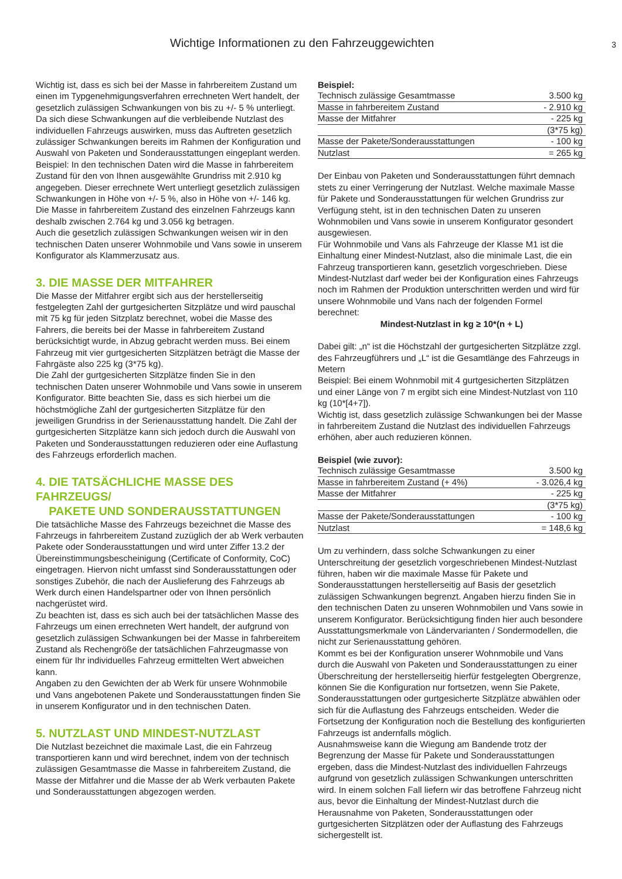Wichtige Informationen zu den Fahrzeuggewichten 3
Wichtig ist, dass es sich bei der Masse in fahrbereitem Zustand um einen im Typgenehmigungsverfahren errechneten Wert handelt, der gesetzlich zulässigen Schwankungen von bis zu +/- 5 % unterliegt.
Da sich diese Schwankungen auf die verbleibende Nutzlast des individuellen Fahrzeugs auswirken, muss das Auftreten gesetzlich zulässiger Schwankungen bereits im Rahmen der Konfiguration und Auswahl von Paketen und Sonderausstattungen eingeplant werden.
Beispiel: In den technischen Daten wird die Masse in fahrbereitem Zustand für den von Ihnen ausgewählte Grundriss mit 2.910 kg angegeben. Dieser errechnete Wert unterliegt gesetzlich zulässigen Schwankungen in Höhe von +/- 5 %, also in Höhe von +/- 146 kg. Die Masse in fahrbereitem Zustand des einzelnen Fahrzeugs kann deshalb zwischen 2.764 kg und 3.056 kg betragen.
Auch die gesetzlich zulässigen Schwankungen weisen wir in den technischen Daten unserer Wohnmobile und Vans sowie in unserem Konfigurator als Klammerzusatz aus.
3. DIE MASSE DER MITFAHRER
Die Masse der Mitfahrer ergibt sich aus der herstellerseitig festgelegten Zahl der gurtgesicherten Sitzplätze und wird pauschal mit 75 kg für jeden Sitzplatz berechnet, wobei die Masse des Fahrers, die bereits bei der Masse in fahrbereitem Zustand berücksichtigt wurde, in Abzug gebracht werden muss. Bei einem Fahrzeug mit vier gurtgesicherten Sitzplätzen beträgt die Masse der Fahrgäste also 225 kg (3*75 kg).
Die Zahl der gurtgesicherten Sitzplätze finden Sie in den technischen Daten unserer Wohnmobile und Vans sowie in unserem Konfigurator. Bitte beachten Sie, dass es sich hierbei um die höchstmögliche Zahl der gurtgesicherten Sitzplätze für den jeweiligen Grundriss in der Serienausstattung handelt. Die Zahl der gurtgesicherten Sitzplätze kann sich jedoch durch die Auswahl von Paketen und Sonderausstattungen reduzieren oder eine Auflastung des Fahrzeugs erforderlich machen.
4. DIE TATSÄCHLICHE MASSE DES FAHRZEUGS/
PAKETE UND SONDERAUSSTATTUNGEN
Die tatsächliche Masse des Fahrzeugs bezeichnet die Masse des Fahrzeugs in fahrbereitem Zustand zuzüglich der ab Werk verbauten Pakete oder Sonderausstattungen und wird unter Ziffer 13.2 der Übereinstimmungsbescheinigung (Certificate of Conformity, CoC) eingetragen. Hiervon nicht umfasst sind Sonderausstattungen oder sonstiges Zubehör, die nach der Auslieferung des Fahrzeugs ab Werk durch einen Handelspartner oder von Ihnen persönlich nachgerüstet wird.
Zu beachten ist, dass es sich auch bei der tatsächlichen Masse des Fahrzeugs um einen errechneten Wert handelt, der aufgrund von gesetzlich zulässigen Schwankungen bei der Masse in fahrbereitem Zustand als Rechengröße der tatsächlichen Fahrzeugmasse von einem für Ihr individuelles Fahrzeug ermittelten Wert abweichen kann.
Angaben zu den Gewichten der ab Werk für unsere Wohnmobile und Vans angebotenen Pakete und Sonderausstattungen finden Sie in unserem Konfigurator und in den technischen Daten.
5. NUTZLAST UND MINDEST-NUTZLAST
Die Nutzlast bezeichnet die maximale Last, die ein Fahrzeug transportieren kann und wird berechnet, indem von der technisch zulässigen Gesamtmasse die Masse in fahrbereitem Zustand, die Masse der Mitfahrer und die Masse der ab Werk verbauten Pakete und Sonderausstattungen abgezogen werden.
Beispiel:
| Technisch zulässige Gesamtmasse | 3.500 kg |
| Masse in fahrbereitem Zustand | - 2.910 kg |
| Masse der Mitfahrer | - 225 kg |
| | (3*75 kg) |
| Masse der Pakete/Sonderausstattungen | - 100 kg |
| Nutzlast | = 265 kg |
Der Einbau von Paketen und Sonderausstattungen führt demnach stets zu einer Verringerung der Nutzlast. Welche maximale Masse für Pakete und Sonderausstattungen für welchen Grundriss zur Verfügung steht, ist in den technischen Daten zu unseren Wohnmobilen und Vans sowie in unserem Konfigurator gesondert ausgewiesen.
Für Wohnmobile und Vans als Fahrzeuge der Klasse M1 ist die Einhaltung einer Mindest-Nutzlast, also die minimale Last, die ein Fahrzeug transportieren kann, gesetzlich vorgeschrieben. Diese Mindest-Nutzlast darf weder bei der Konfiguration eines Fahrzeugs noch im Rahmen der Produktion unterschritten werden und wird für unsere Wohnmobile und Vans nach der folgenden Formel berechnet:
Mindest-Nutzlast in kg ≥ 10*(n + L)
Dabei gilt: „n“ ist die Höchstzahl der gurtgesicherten Sitzplätze zzgl. des Fahrzeugführers und „L“ ist die Gesamtlänge des Fahrzeugs in Metern
Beispiel: Bei einem Wohnmobil mit 4 gurtgesicherten Sitzplätzen und einer Länge von 7 m ergibt sich eine Mindest-Nutzlast von 110 kg (10*[4+7]).
Wichtig ist, dass gesetzlich zulässige Schwankungen bei der Masse in fahrbereitem Zustand die Nutzlast des individuellen Fahrzeugs erhöhen, aber auch reduzieren können.
Beispiel (wie zuvor):
| Technisch zulässige Gesamtmasse | 3.500 kg |
| Masse in fahrbereitem Zustand (+ 4%) | - 3.026,4 kg |
| Masse der Mitfahrer | - 225 kg |
| | (3*75 kg) |
| Masse der Pakete/Sonderausstattungen | - 100 kg |
| Nutzlast | = 148,6 kg |
Um zu verhindern, dass solche Schwankungen zu einer Unterschreitung der gesetzlich vorgeschriebenen Mindest-Nutzlast führen, haben wir die maximale Masse für Pakete und Sonderausstattungen herstellerseitig auf Basis der gesetzlich zulässigen Schwankungen begrenzt. Angaben hierzu finden Sie in den technischen Daten zu unseren Wohnmobilen und Vans sowie in unserem Konfigurator. Berücksichtigung finden hier auch besondere Ausstattungsmerkmale von Ländervarianten / Sondermodellen, die nicht zur Serienausstattung gehören.
Kommt es bei der Konfiguration unserer Wohnmobile und Vans durch die Auswahl von Paketen und Sonderausstattungen zu einer Überschreitung der herstellerseitig hierfür festgelegten Obergrenze, können Sie die Konfiguration nur fortsetzen, wenn Sie Pakete, Sonderausstattungen oder gurtgesicherte Sitzplätze abwählen oder sich für die Auflastung des Fahrzeugs entscheiden. Weder die Fortsetzung der Konfiguration noch die Bestellung des konfigurierten Fahrzeugs ist andernfalls möglich.
Ausnahmsweise kann die Wiegung am Bandende trotz der Begrenzung der Masse für Pakete und Sonderausstattungen ergeben, dass die Mindest-Nutzlast des individuellen Fahrzeugs aufgrund von gesetzlich zulässigen Schwankungen unterschritten wird. In einem solchen Fall liefern wir das betroffene Fahrzeug nicht aus, bevor die Einhaltung der Mindest-Nutzlast durch die Herausnahme von Paketen, Sonderausstattungen oder gurtgesicherten Sitzplätzen oder der Auflastung des Fahrzeugs sichergestellt ist.